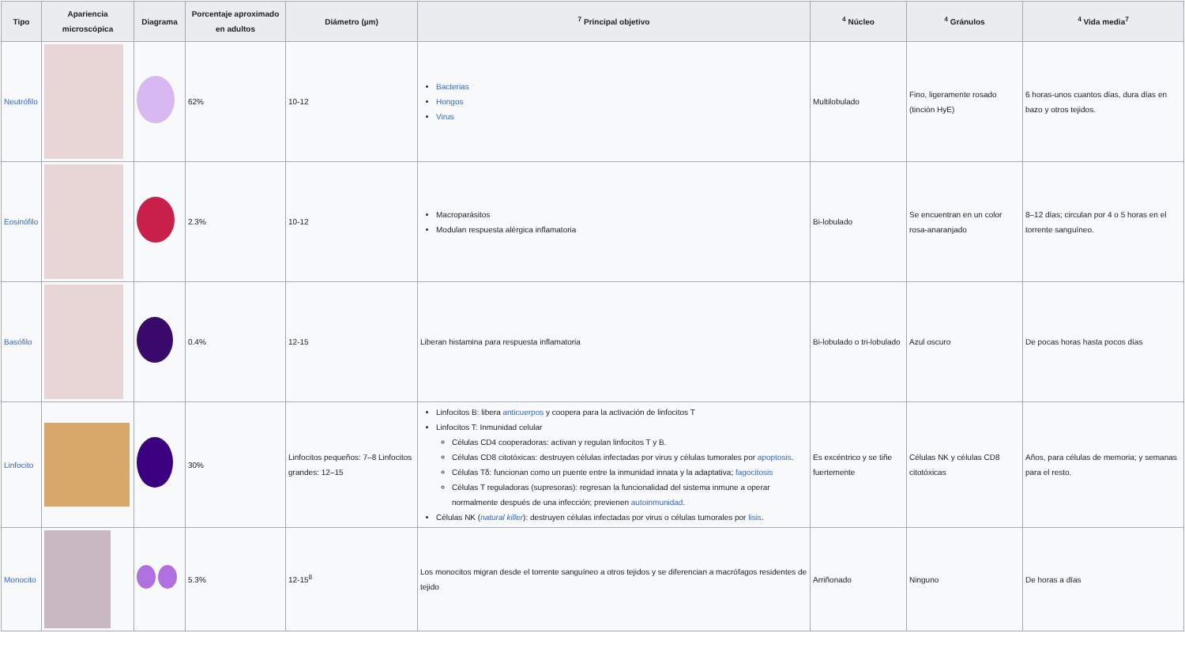| Tipo | Apariencia microscópica | Diagrama | Porcentaje aproximado en adultos | Diámetro (µm) | <sup>7</sup> Principal objetivo | <sup>4</sup> Núcleo | <sup>4</sup> Gránulos | <sup>4</sup> Vida media<sup>7</sup> |
| --- | --- | --- | --- | --- | --- | --- | --- | --- |
| Neutrófilo | | | 62% | 10-12 | Bacterias Hongos Virus | Multilobulado | Fino, ligeramente rosado (tinción HyE) | 6 horas-unos cuantos días, dura días en bazo y otros tejidos. |
| Eosinófilo | | | 2.3% | 10-12 | Macroparásitos Modulan respuesta alérgica inflamatoria | Bi-lobulado | Se encuentran en un color rosa-anaranjado | 8–12 días; circulan por 4 o 5 horas en el torrente sanguíneo. |
| Basófilo | | | 0.4% | 12-15 | Liberan histamina para respuesta inflamatoria | Bi-lobulado o tri-lobulado | Azul oscuro | De pocas horas hasta pocos días |
| Linfocito | | | 30% | Linfocitos pequeños: 7–8 Linfocitos grandes: 12–15 | Linfocitos B: libera anticuerpos y coopera para la activación de linfocitos T Linfocitos T: Inmunidad celular Células CD4 cooperadoras: activan y regulan linfocitos T y B. Células CD8 citotóxicas: destruyen células infectadas por virus y células tumorales por apoptosis . Células Tδ: funcionan como un puente entre la inmunidad innata y la adaptativa; fagocitosis Células T reguladoras (supresoras): regresan la funcionalidad del sistema inmune a operar normalmente después de una infección; previenen autoinmunidad . Células NK ( natural killer ): destruyen células infectadas por virus o células tumorales por lisis . | Es excéntrico y se tiñe fuertemente | Células NK y células CD8 citotóxicas | Años, para células de memoria; y semanas para el resto. |
| Monocito | | | 5.3% | 12-15<sup>8</sup> | Los monocitos migran desde el torrente sanguíneo a otros tejidos y se diferencian a macrófagos residentes de tejido | Arriñonado | Ninguno | De horas a días |